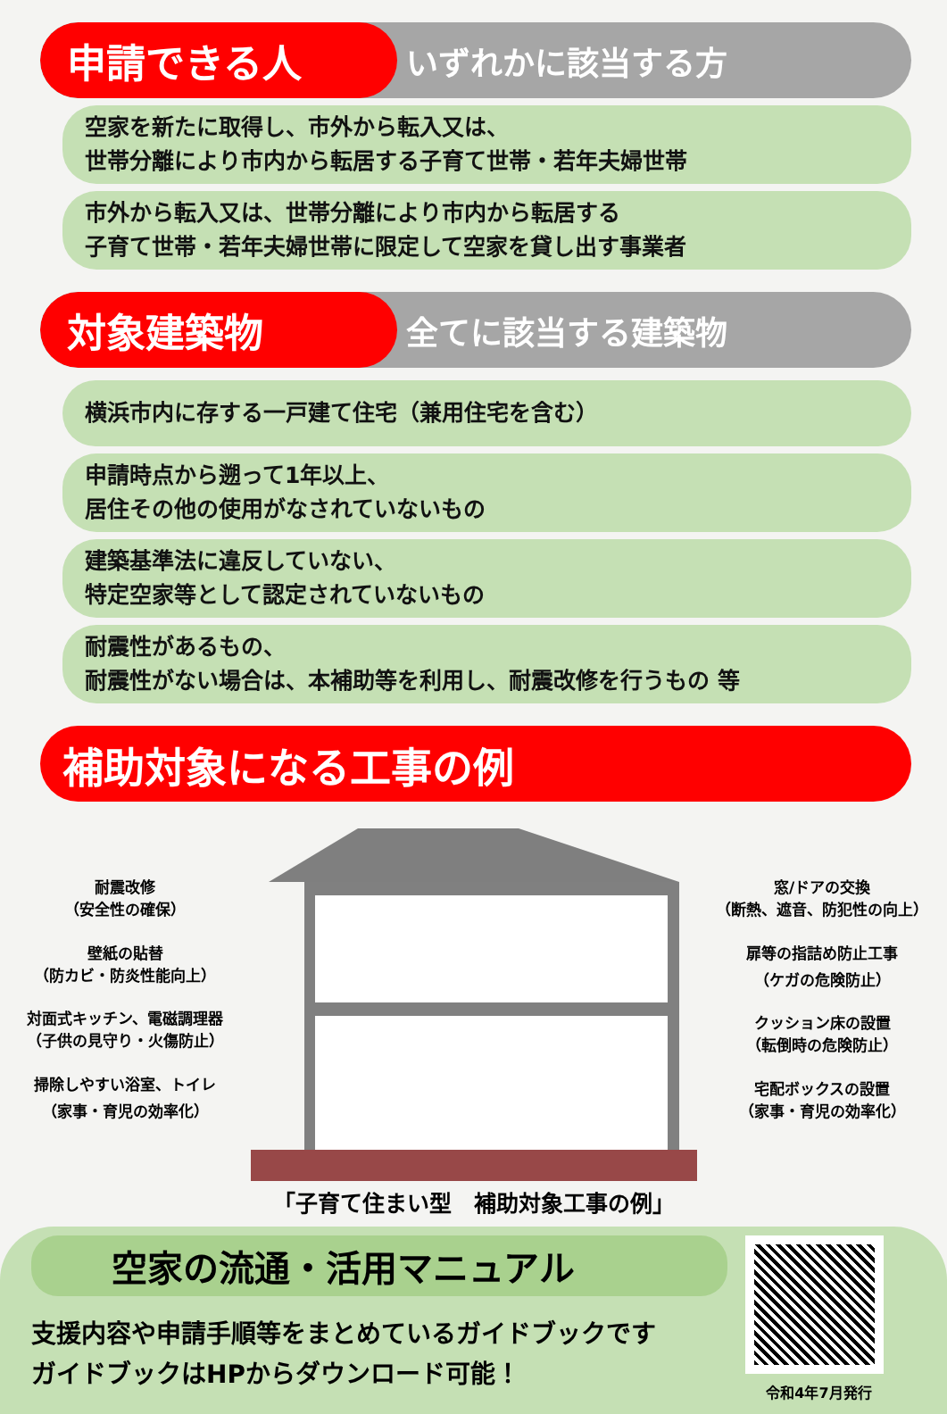申請できる人
いずれかに該当する方
空家を新たに取得し、市外から転入又は、
世帯分離により市内から転居する子育て世帯・若年夫婦世帯
市外から転入又は、世帯分離により市内から転居する
子育て世帯・若年夫婦世帯に限定して空家を貸し出す事業者
対象建築物
全てに該当する建築物
横浜市内に存する一戸建て住宅（兼用住宅を含む）
申請時点から遡って1年以上、
居住その他の使用がなされていないもの
建築基準法に違反していない、
特定空家等として認定されていないもの
耐震性があるもの、
耐震性がない場合は、本補助等を利用し、耐震改修を行うもの 等
補助対象になる工事の例
耐震改修
（安全性の確保）
壁紙の貼替
（防カビ・防炎性能向上）
対面式キッチン、電磁調理器
（子供の見守り・火傷防止）
掃除しやすい浴室、トイレ
（家事・育児の効率化）
窓/ドアの交換
（断熱、遮音、防犯性の向上）
扉等の指詰め防止工事
（ケガの危険防止）
クッション床の設置
（転倒時の危険防止）
宅配ボックスの設置
（家事・育児の効率化）
「子育て住まい型　補助対象工事の例」
空家の流通・活用マニュアル
支援内容や申請手順等をまとめているガイドブックです
ガイドブックはHPからダウンロード可能！
令和4年7月発行